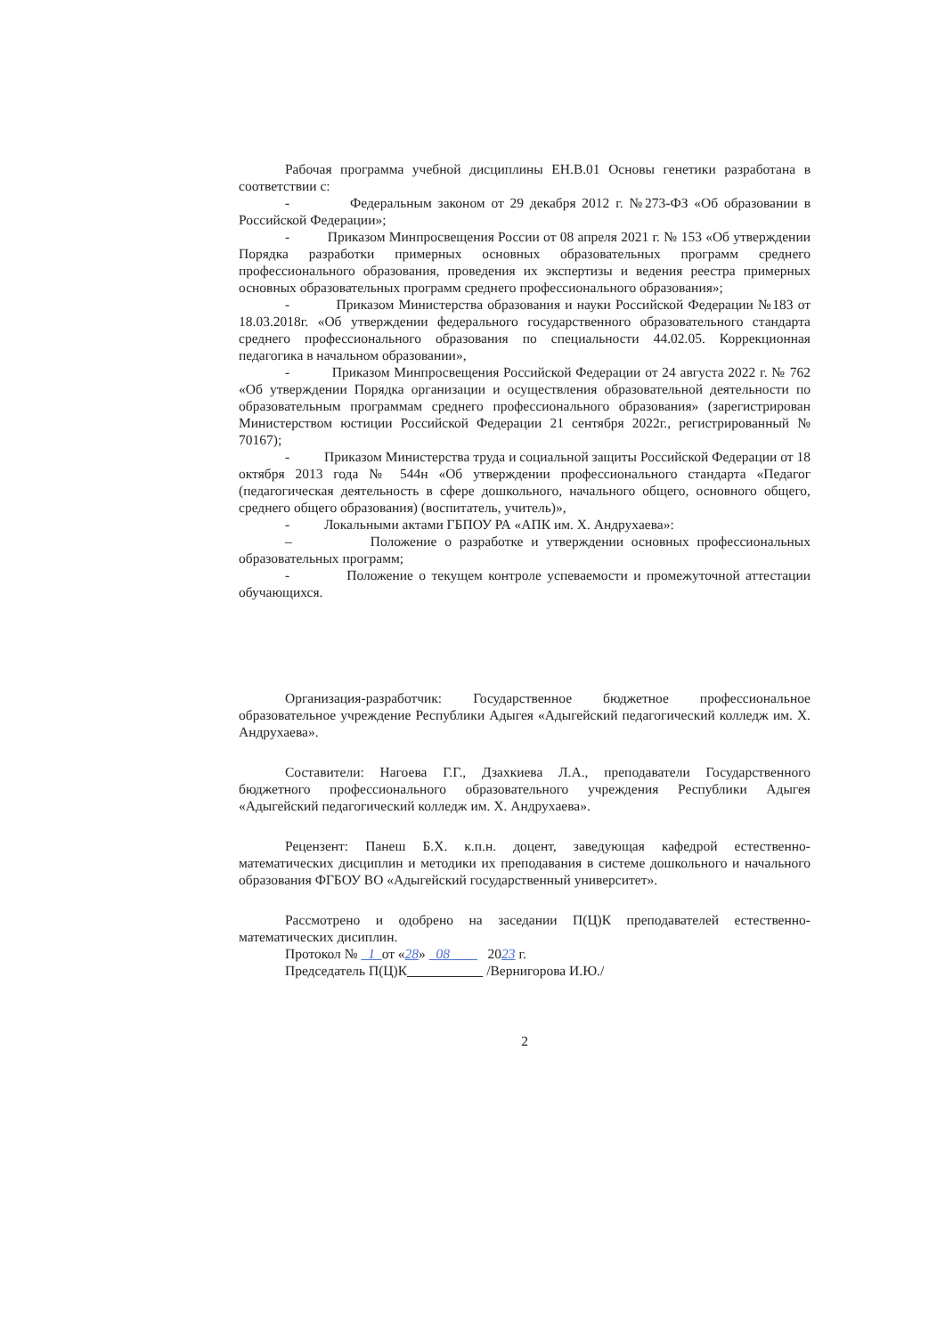Рабочая программа учебной дисциплины ЕН.В.01 Основы генетики разработана в соответствии с:
- Федеральным законом от 29 декабря 2012 г. №273-ФЗ «Об образовании в Российской Федерации»;
- Приказом Минпросвещения России от 08 апреля 2021 г. № 153 «Об утверждении Порядка разработки примерных основных образовательных программ среднего профессионального образования, проведения их экспертизы и ведения реестра примерных основных образовательных программ среднего профессионального образования»;
- Приказом Министерства образования и науки Российской Федерации №183 от 18.03.2018г. «Об утверждении федерального государственного образовательного стандарта среднего профессионального образования по специальности 44.02.05. Коррекционная педагогика в начальном образовании»,
- Приказом Минпросвещения Российской Федерации от 24 августа 2022 г. № 762 «Об утверждении Порядка организации и осуществления образовательной деятельности по образовательным программам среднего профессионального образования» (зарегистрирован Министерством юстиции Российской Федерации 21 сентября 2022г., регистрированный № 70167);
- Приказом Министерства труда и социальной защиты Российской Федерации от 18 октября 2013 года № 544н «Об утверждении профессионального стандарта «Педагог (педагогическая деятельность в сфере дошкольного, начального общего, основного общего, среднего общего образования) (воспитатель, учитель)»,
- Локальными актами ГБПОУ РА «АПК им. Х. Андрухаева»:
– Положение о разработке и утверждении основных профессиональных образовательных программ;
- Положение о текущем контроле успеваемости и промежуточной аттестации обучающихся.
Организация-разработчик: Государственное бюджетное профессиональное образовательное учреждение Республики Адыгея «Адыгейский педагогический колледж им. Х. Андрухаева».
Составители: Нагоева Г.Г., Дзахкиева Л.А., преподаватели Государственного бюджетного профессионального образовательного учреждения Республики Адыгея «Адыгейский педагогический колледж им. Х. Андрухаева».
Рецензент: Панеш Б.Х. к.п.н. доцент, заведующая кафедрой естественно-математических дисциплин и методики их преподавания в системе дошкольного и начального образования ФГБОУ ВО «Адыгейский государственный университет».
Рассмотрено и одобрено на заседании П(Ц)К преподавателей естественно-математических дисиплин.
Протокол № 1 от «28» 08 2023 г.
Председатель П(Ц)К /Вернигорова И.Ю./
2